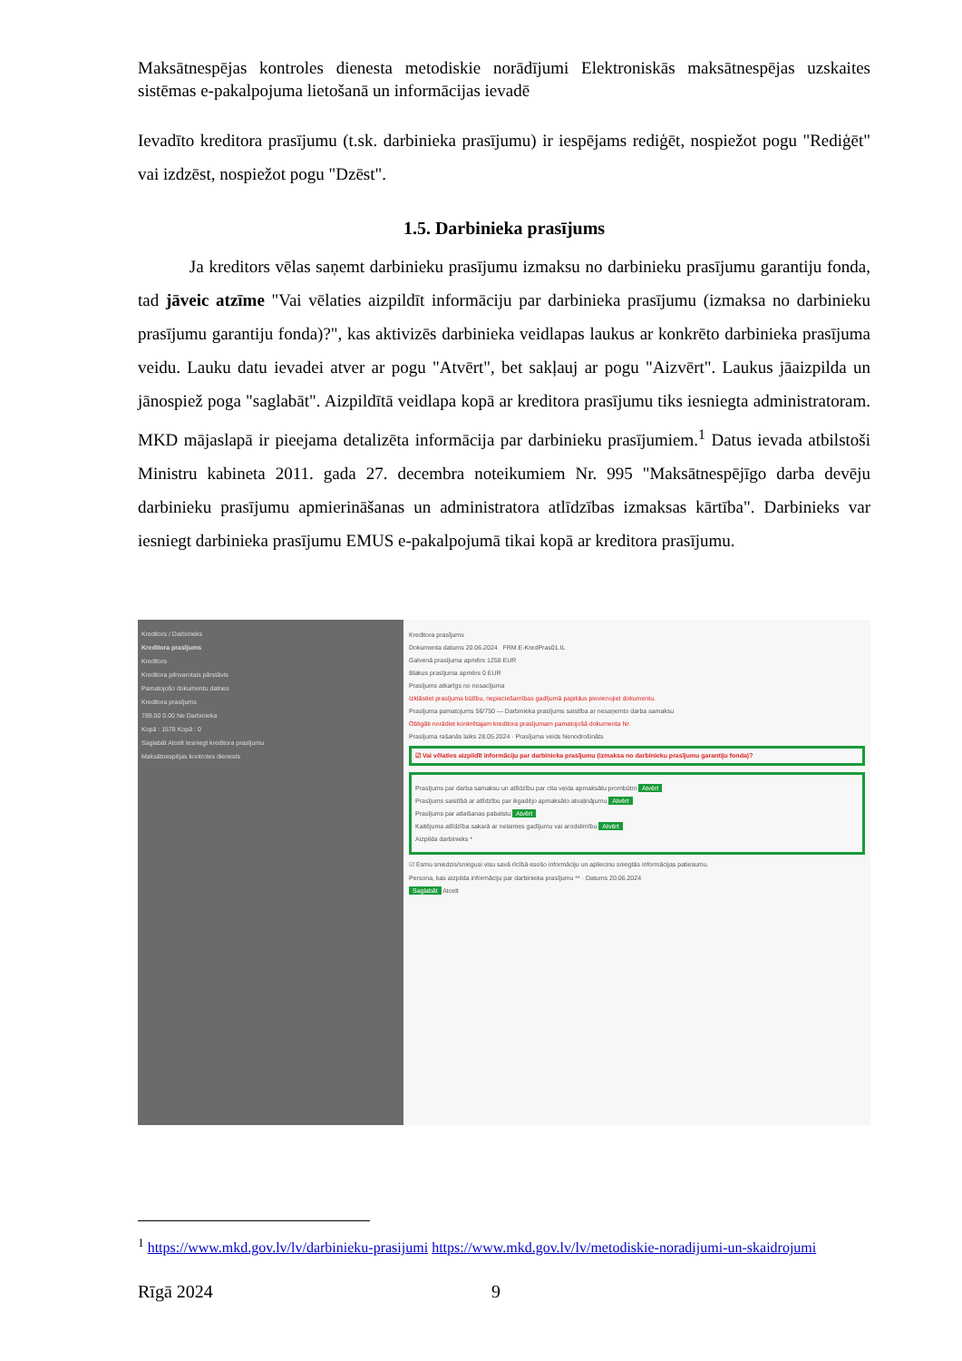Maksātnespējas kontroles dienesta metodiskie norādījumi Elektroniskās maksātnespējas uzskaites sistēmas e-pakalpojuma lietošanā un informācijas ievadē
Ievadīto kreditora prasījumu (t.sk. darbinieka prasījumu) ir iespējams rediģēt, nospiežot pogu "Rediģēt" vai izdzēst, nospiežot pogu "Dzēst".
1.5. Darbinieka prasījums
Ja kreditors vēlas saņemt darbinieku prasījumu izmaksu no darbinieku prasījumu garantiju fonda, tad jāveic atzīme "Vai vēlaties aizpildīt informāciju par darbinieka prasījumu (izmaksa no darbinieku prasījumu garantiju fonda)?", kas aktivizēs darbinieka veidlapas laukus ar konkrēto darbinieka prasījuma veidu. Lauku datu ievadei atver ar pogu "Atvērt", bet sakļauj ar pogu "Aizvērt". Laukus jāaizpilda un jānospiež poga "saglabāt". Aizpildītā veidlapa kopā ar kreditora prasījumu tiks iesniegta administratoram. MKD mājaslapā ir pieejama detalizēta informācija par darbinieku prasījumiem.<sup>1</sup> Datus ievada atbilstoši Ministru kabineta 2011. gada 27. decembra noteikumiem Nr. 995 "Maksātnespējīgo darba devēju darbinieku prasījumu apmierināšanas un administratora atlīdzības izmaksas kārtība". Darbinieks var iesniegt darbinieka prasījumu EMUS e-pakalpojumā tikai kopā ar kreditora prasījumu.
Kreditors / Darbinieks
Kreditora prasījums
Kreditors
Kreditora pilnvarotais pārstāvis
Pamatojošo dokumentu datnes
Kreditora prasījums
789.00 0.00 Ne Darbinieka
Kopā : 1578 Kopā : 0
Saglabāt Atcelt Iesniegt kreditora prasījumu
Maksātnespējas kontroles dienests
Kreditora prasījums
Dokumenta datums 20.06.2024 FRM.E-KredPras01.IL
Galvenā prasījuma apmērs 1258 EUR
Blakus prasījuma apmērs 0 EUR
Prasījums atkarīgs no nosacījuma
Izklāstiet prasījuma būtību, nepieciešamības gadījumā papildus pievienojiet dokumentu.
Prasījuma pamatojums 56/750 — Darbinieka prasījums saistība ar nesaņemto darba samaksu
Obligāti norādiet konkrētajam kreditora prasījumam pamatojošā dokumenta Nr.
Prasījuma rašanās laiks 28.05.2024 · Prasījuma veids Nenodrošināts
☑ Vai vēlaties aizpildīt informāciju par darbinieka prasījumu (izmaksa no darbinieku prasījumu garantiju fonda)?
Prasījums par darba samaksu un atlīdzību par cita veida apmaksātu prombūtni Atvērt
Prasījums saistībā ar atlīdzību par ikgadējo apmaksāto atvaļinājumu Atvērt
Prasījums par atlaišanas pabalstu Atvērt
Kaitējuma atlīdzība sakarā ar nelaimes gadījumu vai arodslimību Atvērt
Aizpilda darbinieks *
☑ Esmu sniedzis/sniegusi visu savā rīcībā esošo informāciju un apliecinu sniegtās informācijas patiesumu.
Persona, kas aizpilda informāciju par darbinieka prasījumu ** · Datums 20.06.2024
Saglabāt Atcelt
<sup>1</sup> https://www.mkd.gov.lv/lv/darbinieku-prasijumi https://www.mkd.gov.lv/lv/metodiskie-noradijumi-un-skaidrojumi
Rīgā 2024 9